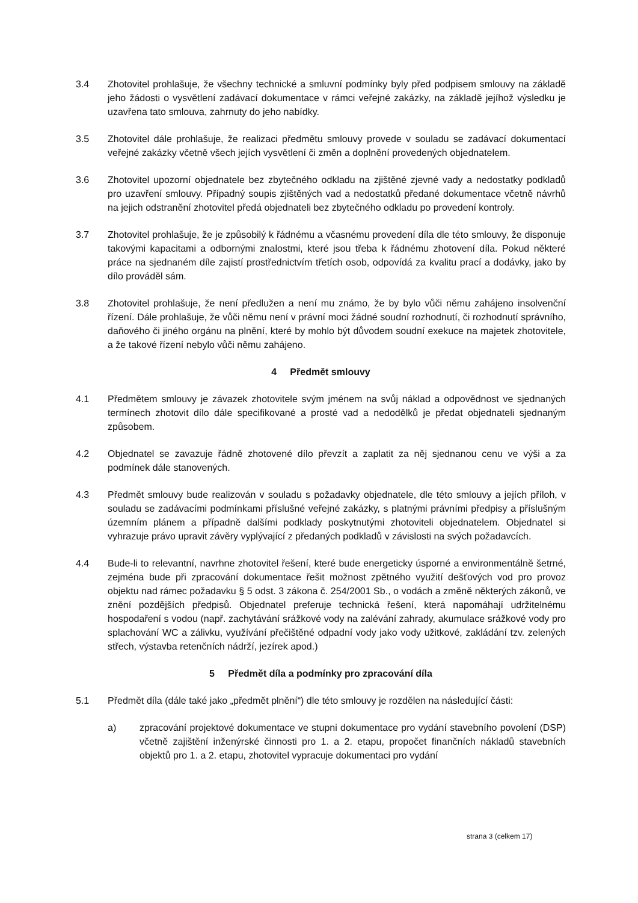3.4 Zhotovitel prohlašuje, že všechny technické a smluvní podmínky byly před podpisem smlouvy na základě jeho žádosti o vysvětlení zadávací dokumentace v rámci veřejné zakázky, na základě jejíhož výsledku je uzavřena tato smlouva, zahrnuty do jeho nabídky.
3.5 Zhotovitel dále prohlašuje, že realizaci předmětu smlouvy provede v souladu se zadávací dokumentací veřejné zakázky včetně všech jejích vysvětlení či změn a doplnění provedených objednatelem.
3.6 Zhotovitel upozorní objednatele bez zbytečného odkladu na zjištěné zjevné vady a nedostatky podkladů pro uzavření smlouvy. Případný soupis zjištěných vad a nedostatků předané dokumentace včetně návrhů na jejich odstranění zhotovitel předá objednateli bez zbytečného odkladu po provedení kontroly.
3.7 Zhotovitel prohlašuje, že je způsobilý k řádnému a včasnému provedení díla dle této smlouvy, že disponuje takovými kapacitami a odbornými znalostmi, které jsou třeba k řádnému zhotovení díla. Pokud některé práce na sjednaném díle zajistí prostřednictvím třetích osob, odpovídá za kvalitu prací a dodávky, jako by dílo prováděl sám.
3.8 Zhotovitel prohlašuje, že není předlužen a není mu známo, že by bylo vůči němu zahájeno insolvenční řízení. Dále prohlašuje, že vůči němu není v právní moci žádné soudní rozhodnutí, či rozhodnutí správního, daňového či jiného orgánu na plnění, které by mohlo být důvodem soudní exekuce na majetek zhotovitele, a že takové řízení nebylo vůči němu zahájeno.
4 Předmět smlouvy
4.1 Předmětem smlouvy je závazek zhotovitele svým jménem na svůj náklad a odpovědnost ve sjednaných termínech zhotovit dílo dále specifikované a prosté vad a nedodělků je předat objednateli sjednaným způsobem.
4.2 Objednatel se zavazuje řádně zhotovené dílo převzít a zaplatit za něj sjednanou cenu ve výši a za podmínek dále stanovených.
4.3 Předmět smlouvy bude realizován v souladu s požadavky objednatele, dle této smlouvy a jejích příloh, v souladu se zadávacími podmínkami příslušné veřejné zakázky, s platnými právními předpisy a příslušným územním plánem a případně dalšími podklady poskytnutými zhotoviteli objednatelem. Objednatel si vyhrazuje právo upravit závěry vyplývající z předaných podkladů v závislosti na svých požadavcích.
4.4 Bude-li to relevantní, navrhne zhotovitel řešení, které bude energeticky úsporné a environmentálně šetrné, zejména bude při zpracování dokumentace řešit možnost zpětného využití dešťových vod pro provoz objektu nad rámec požadavku § 5 odst. 3 zákona č. 254/2001 Sb., o vodách a změně některých zákonů, ve znění pozdějších předpisů. Objednatel preferuje technická řešení, která napomáhají udržitelnému hospodaření s vodou (např. zachytávání srážkové vody na zalévání zahrady, akumulace srážkové vody pro splachování WC a zálivku, využívání přečištěné odpadní vody jako vody užitkové, zakládání tzv. zelených střech, výstavba retenčních nádrží, jezírek apod.)
5 Předmět díla a podmínky pro zpracování díla
5.1 Předmět díla (dále také jako „předmět plnění“) dle této smlouvy je rozdělen na následující části:
a) zpracování projektové dokumentace ve stupni dokumentace pro vydání stavebního povolení (DSP) včetně zajištění inženýrské činnosti pro 1. a 2. etapu, propočet finančních nákladů stavebních objektů pro 1. a 2. etapu, zhotovitel vypracuje dokumentaci pro vydání
strana 3 (celkem 17)